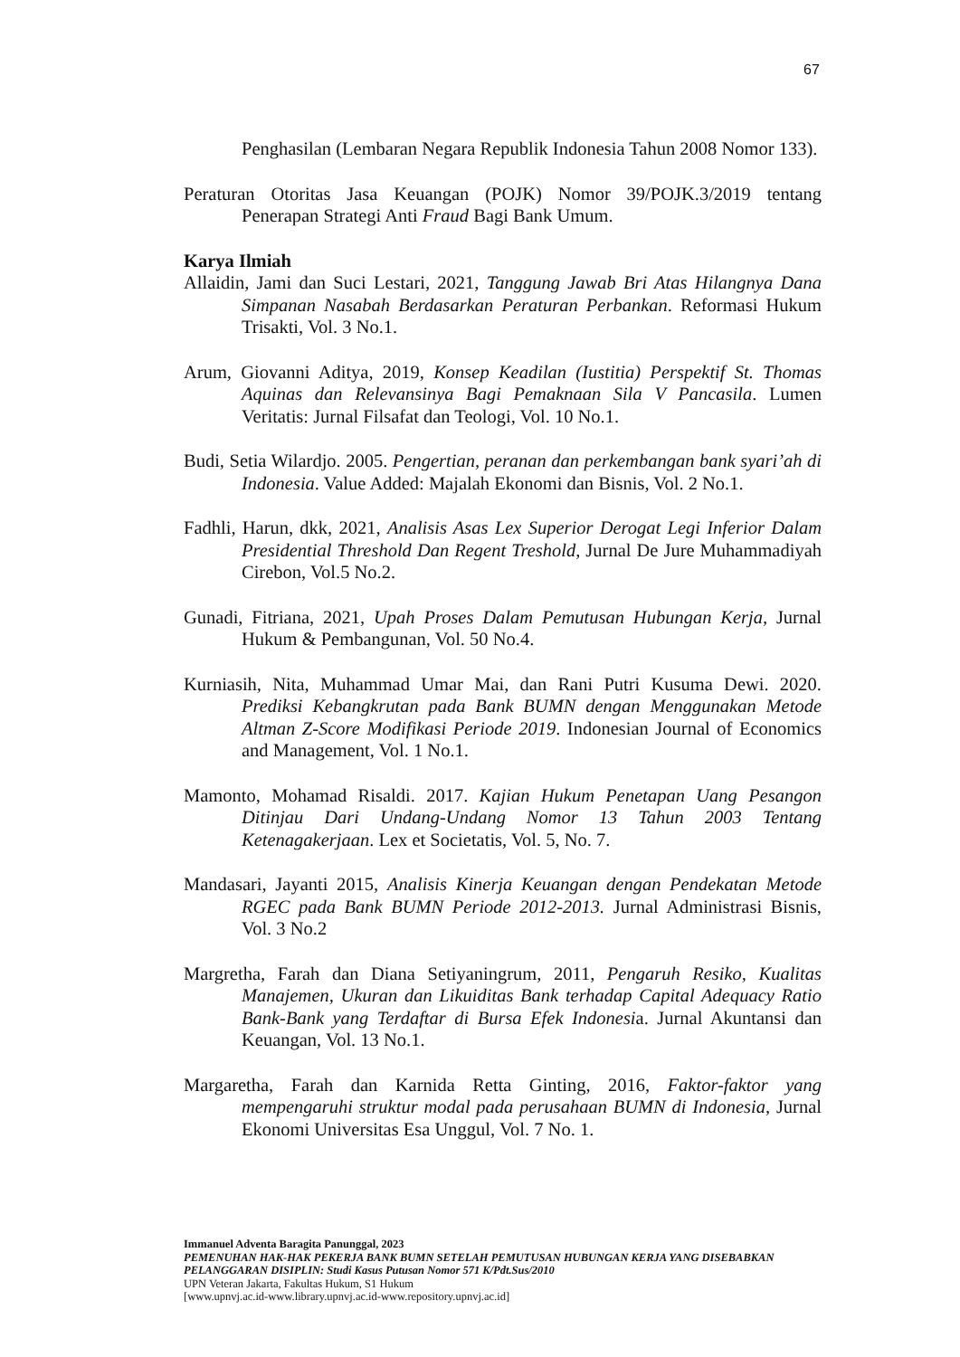67
Penghasilan (Lembaran Negara Republik Indonesia Tahun 2008 Nomor 133).
Peraturan Otoritas Jasa Keuangan (POJK) Nomor 39/POJK.3/2019 tentang Penerapan Strategi Anti Fraud Bagi Bank Umum.
Karya Ilmiah
Allaidin, Jami dan Suci Lestari, 2021, Tanggung Jawab Bri Atas Hilangnya Dana Simpanan Nasabah Berdasarkan Peraturan Perbankan. Reformasi Hukum Trisakti, Vol. 3 No.1.
Arum, Giovanni Aditya, 2019, Konsep Keadilan (Iustitia) Perspektif St. Thomas Aquinas dan Relevansinya Bagi Pemaknaan Sila V Pancasila. Lumen Veritatis: Jurnal Filsafat dan Teologi, Vol. 10 No.1.
Budi, Setia Wilardjo. 2005. Pengertian, peranan dan perkembangan bank syari’ah di Indonesia. Value Added: Majalah Ekonomi dan Bisnis, Vol. 2 No.1.
Fadhli, Harun, dkk, 2021, Analisis Asas Lex Superior Derogat Legi Inferior Dalam Presidential Threshold Dan Regent Treshold, Jurnal De Jure Muhammadiyah Cirebon, Vol.5 No.2.
Gunadi, Fitriana, 2021, Upah Proses Dalam Pemutusan Hubungan Kerja, Jurnal Hukum & Pembangunan, Vol. 50 No.4.
Kurniasih, Nita, Muhammad Umar Mai, dan Rani Putri Kusuma Dewi. 2020. Prediksi Kebangkrutan pada Bank BUMN dengan Menggunakan Metode Altman Z-Score Modifikasi Periode 2019. Indonesian Journal of Economics and Management, Vol. 1 No.1.
Mamonto, Mohamad Risaldi. 2017. Kajian Hukum Penetapan Uang Pesangon Ditinjau Dari Undang-Undang Nomor 13 Tahun 2003 Tentang Ketenagakerjaan. Lex et Societatis, Vol. 5, No. 7.
Mandasari, Jayanti 2015, Analisis Kinerja Keuangan dengan Pendekatan Metode RGEC pada Bank BUMN Periode 2012-2013. Jurnal Administrasi Bisnis, Vol. 3 No.2
Margretha, Farah dan Diana Setiyaningrum, 2011, Pengaruh Resiko, Kualitas Manajemen, Ukuran dan Likuiditas Bank terhadap Capital Adequacy Ratio Bank-Bank yang Terdaftar di Bursa Efek Indonesia. Jurnal Akuntansi dan Keuangan, Vol. 13 No.1.
Margaretha, Farah dan Karnida Retta Ginting, 2016, Faktor-faktor yang mempengaruhi struktur modal pada perusahaan BUMN di Indonesia, Jurnal Ekonomi Universitas Esa Unggul, Vol. 7 No. 1.
Immanuel Adventa Baragita Panunggal, 2023
PEMENUHAN HAK-HAK PEKERJA BANK BUMN SETELAH PEMUTUSAN HUBUNGAN KERJA YANG DISEBABKAN PELANGGARAN DISIPLIN: Studi Kasus Putusan Nomor 571 K/Pdt.Sus/2010
UPN Veteran Jakarta, Fakultas Hukum, S1 Hukum
[www.upnvj.ac.id-www.library.upnvj.ac.id-www.repository.upnvj.ac.id]